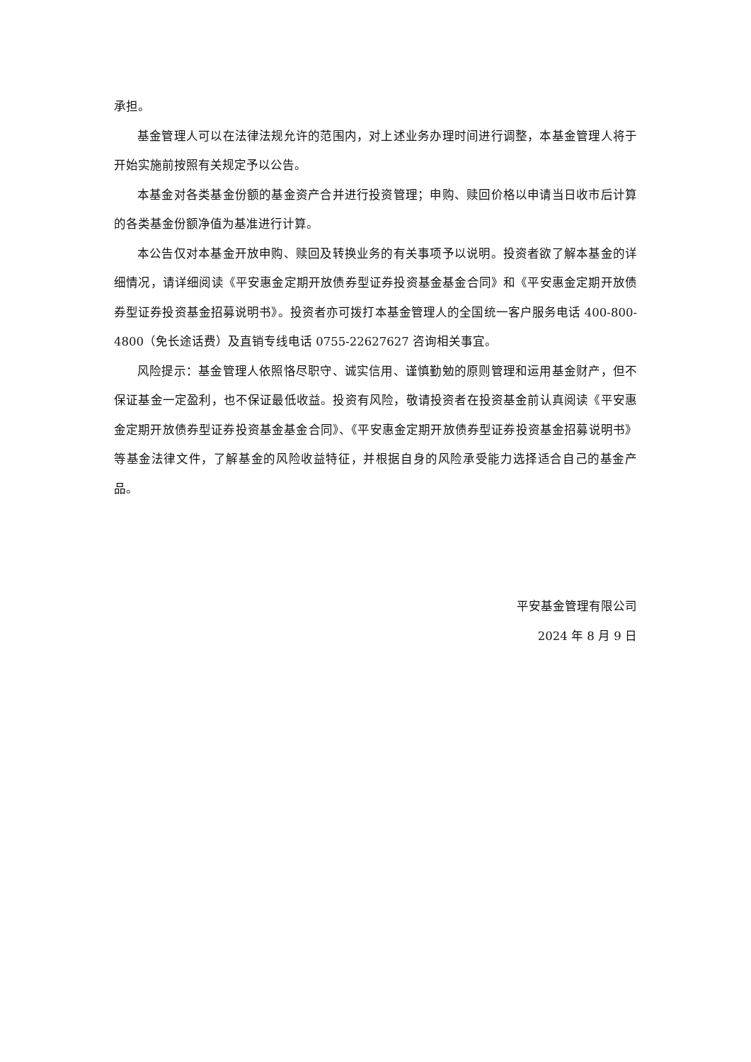承担。
基金管理人可以在法律法规允许的范围内，对上述业务办理时间进行调整，本基金管理人将于开始实施前按照有关规定予以公告。
本基金对各类基金份额的基金资产合并进行投资管理；申购、赎回价格以申请当日收市后计算的各类基金份额净值为基准进行计算。
本公告仅对本基金开放申购、赎回及转换业务的有关事项予以说明。投资者欲了解本基金的详细情况，请详细阅读《平安惠金定期开放债券型证券投资基金基金合同》和《平安惠金定期开放债券型证券投资基金招募说明书》。投资者亦可拨打本基金管理人的全国统一客户服务电话 400-800-4800（免长途话费）及直销专线电话 0755-22627627 咨询相关事宜。
风险提示：基金管理人依照恪尽职守、诚实信用、谨慎勤勉的原则管理和运用基金财产，但不保证基金一定盈利，也不保证最低收益。投资有风险，敬请投资者在投资基金前认真阅读《平安惠金定期开放债券型证券投资基金基金合同》、《平安惠金定期开放债券型证券投资基金招募说明书》等基金法律文件，了解基金的风险收益特征，并根据自身的风险承受能力选择适合自己的基金产品。
平安基金管理有限公司
2024 年 8 月 9 日